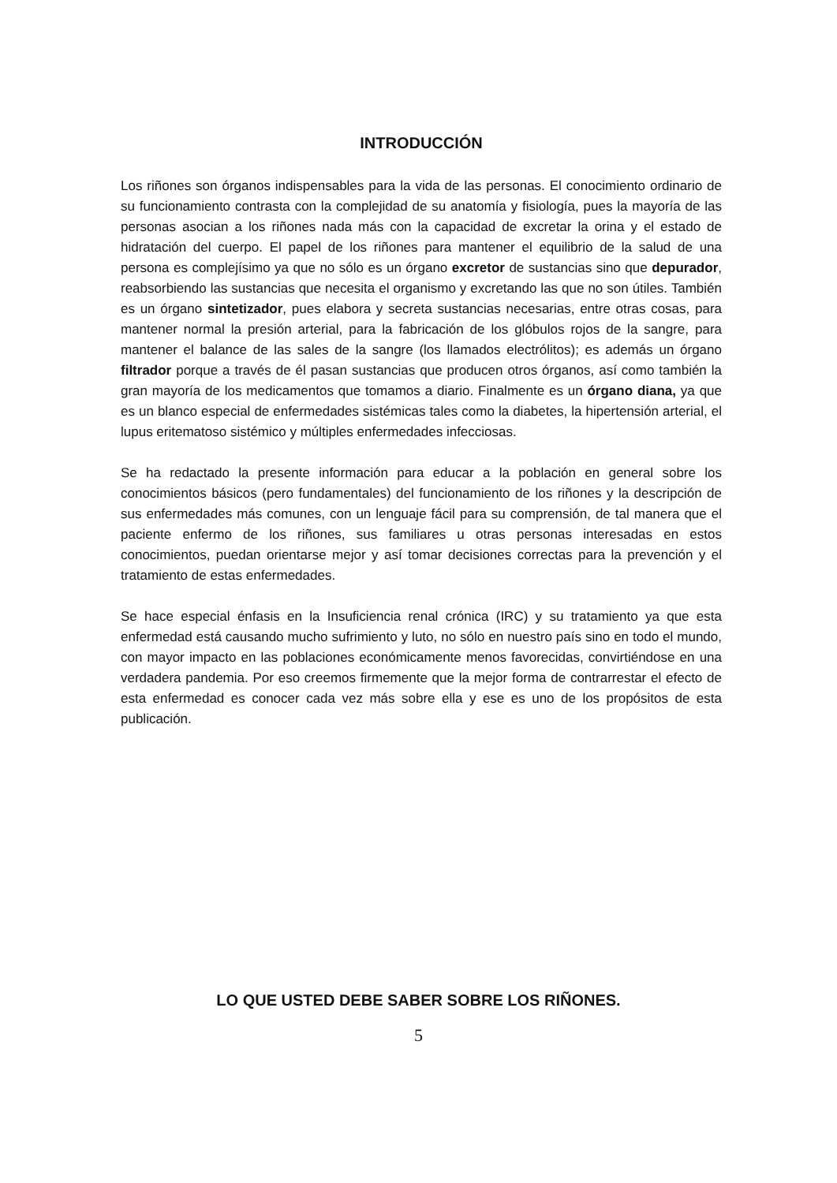INTRODUCCIÓN
Los riñones son órganos indispensables para la vida de las personas. El conocimiento ordinario de su funcionamiento contrasta con la complejidad de su anatomía y fisiología, pues la mayoría de las personas asocian a los riñones nada más con la capacidad de excretar la orina y el estado de hidratación del cuerpo. El papel de los riñones para mantener el equilibrio de la salud de una persona es complejísimo ya que no sólo es un órgano excretor de sustancias sino que depurador, reabsorbiendo las sustancias que necesita el organismo y excretando las que no son útiles. También es un órgano sintetizador, pues elabora y secreta sustancias necesarias, entre otras cosas, para mantener normal la presión arterial, para la fabricación de los glóbulos rojos de la sangre, para mantener el balance de las sales de la sangre (los llamados electrólitos); es además un órgano filtrador porque a través de él pasan sustancias que producen otros órganos, así como también la gran mayoría de los medicamentos que tomamos a diario. Finalmente es un órgano diana, ya que es un blanco especial de enfermedades sistémicas tales como la diabetes, la hipertensión arterial, el lupus eritematoso sistémico y múltiples enfermedades infecciosas.
Se ha redactado la presente información para educar a la población en general sobre los conocimientos básicos (pero fundamentales) del funcionamiento de los riñones y la descripción de sus enfermedades más comunes, con un lenguaje fácil para su comprensión, de tal manera que el paciente enfermo de los riñones, sus familiares u otras personas interesadas en estos conocimientos, puedan orientarse mejor y así tomar decisiones correctas para la prevención y el tratamiento de estas enfermedades.
Se hace especial énfasis en la Insuficiencia renal crónica (IRC) y su tratamiento ya que esta enfermedad está causando mucho sufrimiento y luto, no sólo en nuestro país sino en todo el mundo, con mayor impacto en las poblaciones económicamente menos favorecidas, convirtiéndose en una verdadera pandemia. Por eso creemos firmemente que la mejor forma de contrarrestar el efecto de esta enfermedad es conocer cada vez más sobre ella y ese es uno de los propósitos de esta publicación.
LO QUE USTED DEBE SABER SOBRE LOS RIÑONES.
5